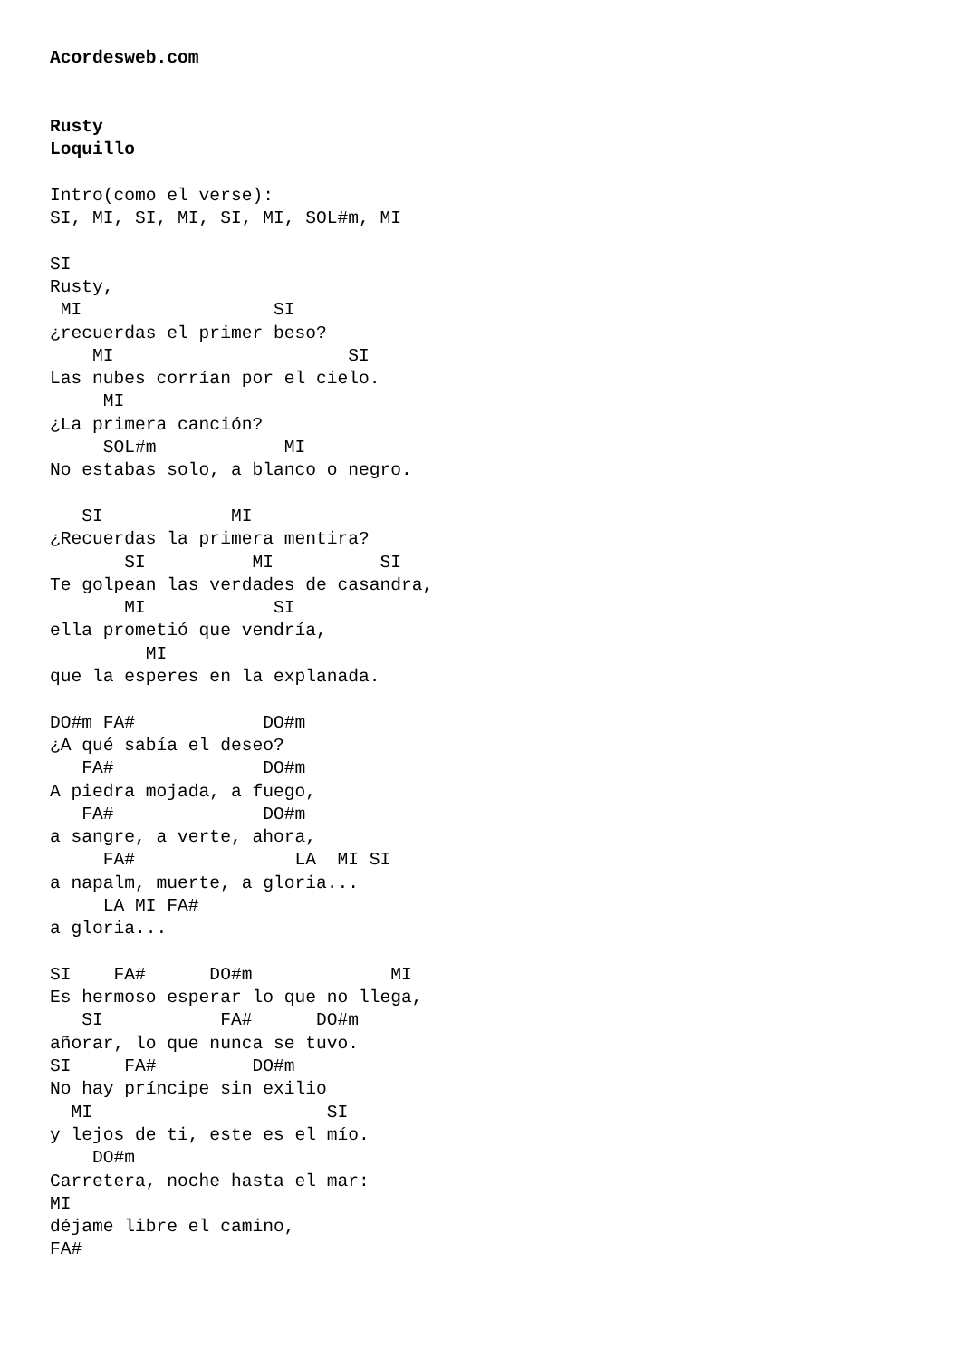Acordesweb.com


Rusty
Loquillo

Intro(como el verse):
SI, MI, SI, MI, SI, MI, SOL#m, MI

SI
Rusty,
 MI                  SI
¿recuerdas el primer beso?
    MI                      SI
Las nubes corrían por el cielo.
     MI
¿La primera canción?
     SOL#m            MI
No estabas solo, a blanco o negro.

   SI            MI
¿Recuerdas la primera mentira?
       SI          MI          SI
Te golpean las verdades de casandra,
       MI            SI
ella prometió que vendría,
         MI
que la esperes en la explanada.

DO#m FA#            DO#m
¿A qué sabía el deseo?
   FA#              DO#m
A piedra mojada, a fuego,
   FA#              DO#m
a sangre, a verte, ahora,
     FA#               LA  MI SI
a napalm, muerte, a gloria...
     LA MI FA#
a gloria...

SI    FA#      DO#m             MI
Es hermoso esperar lo que no llega,
   SI           FA#      DO#m
añorar, lo que nunca se tuvo.
SI     FA#         DO#m
No hay príncipe sin exilio
  MI                      SI
y lejos de ti, este es el mío.
    DO#m
Carretera, noche hasta el mar:
MI
déjame libre el camino,
FA#